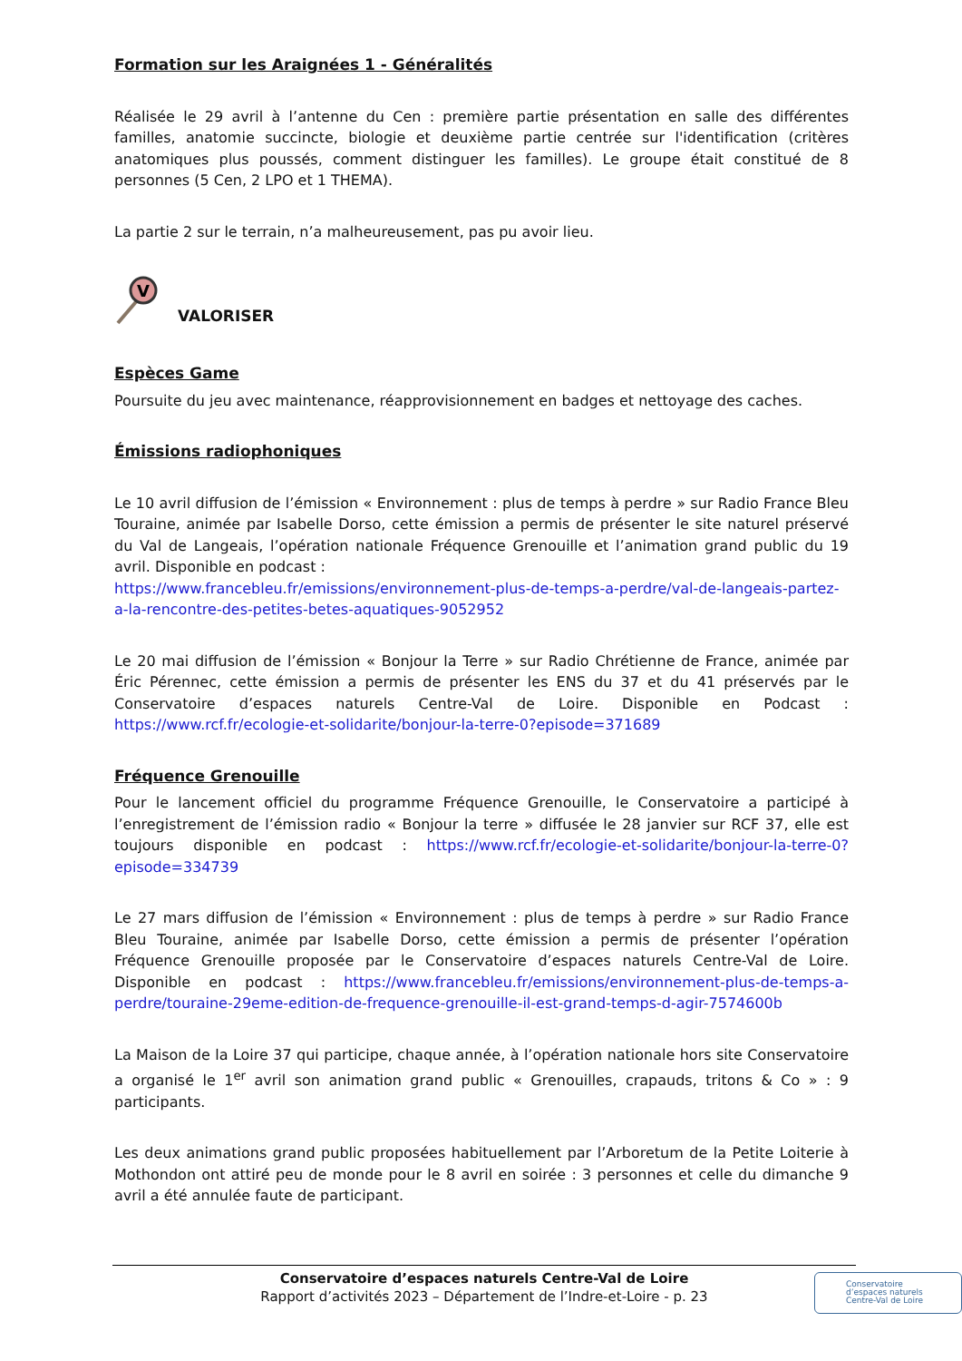Formation sur les Araignées 1 - Généralités
Réalisée le 29 avril à l’antenne du Cen : première partie présentation en salle des différentes familles, anatomie succincte, biologie et deuxième partie centrée sur l'identification (critères anatomiques plus poussés, comment distinguer les familles). Le groupe était constitué de 8 personnes (5 Cen, 2 LPO et 1 THEMA).
La partie 2 sur le terrain, n’a malheureusement, pas pu avoir lieu.
V
VALORISER
Espèces Game
Poursuite du jeu avec maintenance, réapprovisionnement en badges et nettoyage des caches.
Émissions radiophoniques
Le 10 avril diffusion de l’émission « Environnement : plus de temps à perdre » sur Radio France Bleu Touraine, animée par Isabelle Dorso, cette émission a permis de présenter le site naturel préservé du Val de Langeais, l’opération nationale Fréquence Grenouille et l’animation grand public du 19 avril. Disponible en podcast :
https://www.francebleu.fr/emissions/environnement-plus-de-temps-a-perdre/val-de-langeais-partez-a-la-rencontre-des-petites-betes-aquatiques-9052952
Le 20 mai diffusion de l’émission « Bonjour la Terre » sur Radio Chrétienne de France, animée par Éric Pérennec, cette émission a permis de présenter les ENS du 37 et du 41 préservés par le Conservatoire d’espaces naturels Centre-Val de Loire. Disponible en Podcast : https://www.rcf.fr/ecologie-et-solidarite/bonjour-la-terre-0?episode=371689
Fréquence Grenouille
Pour le lancement officiel du programme Fréquence Grenouille, le Conservatoire a participé à l’enregistrement de l’émission radio « Bonjour la terre » diffusée le 28 janvier sur RCF 37, elle est toujours disponible en podcast : https://www.rcf.fr/ecologie-et-solidarite/bonjour-la-terre-0?episode=334739
Le 27 mars diffusion de l’émission « Environnement : plus de temps à perdre » sur Radio France Bleu Touraine, animée par Isabelle Dorso, cette émission a permis de présenter l’opération Fréquence Grenouille proposée par le Conservatoire d’espaces naturels Centre-Val de Loire. Disponible en podcast : https://www.francebleu.fr/emissions/environnement-plus-de-temps-a-perdre/touraine-29eme-edition-de-frequence-grenouille-il-est-grand-temps-d-agir-7574600b
La Maison de la Loire 37 qui participe, chaque année, à l’opération nationale hors site Conservatoire a organisé le 1<sup>er</sup> avril son animation grand public « Grenouilles, crapauds, tritons & Co » : 9 participants.
Les deux animations grand public proposées habituellement par l’Arboretum de la Petite Loiterie à Mothondon ont attiré peu de monde pour le 8 avril en soirée : 3 personnes et celle du dimanche 9 avril a été annulée faute de participant.
Conservatoire d’espaces naturels Centre-Val de Loire
Rapport d’activités 2023 – Département de l’Indre-et-Loire - p. 23
Conservatoire
d’espaces naturels
Centre-Val de Loire